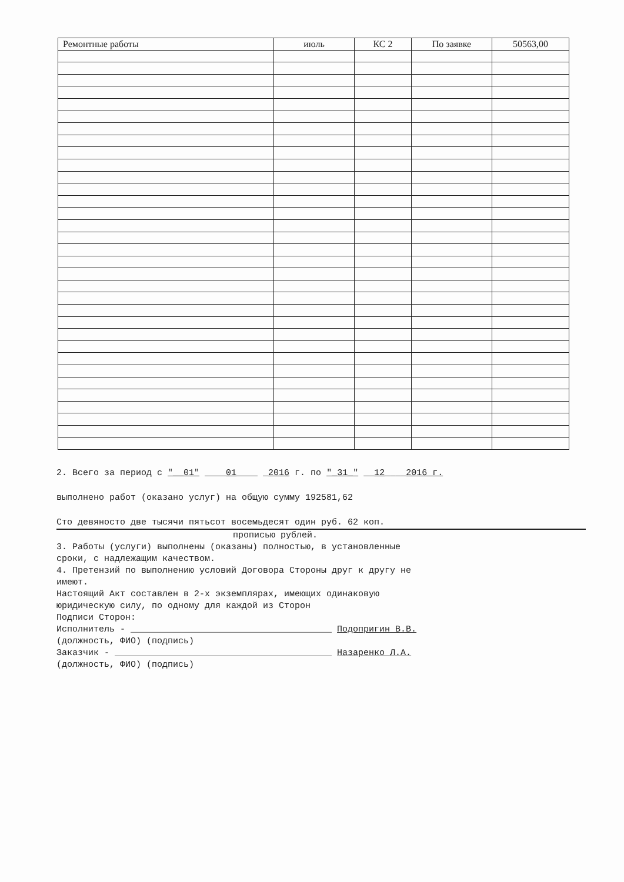| Ремонтные работы | июль | КС 2 | По заявке | 50563,00 |
2. Всего за период с "__01" ____01____ _2016 г. по "_31_" __12____2016 г.
выполнено работ (оказано услуг) на общую сумму 192581,62
Сто девяносто две тысячи пятьсот восемьдесят один руб. 62 коп.
прописью рублей.
3. Работы (услуги) выполнены (оказаны) полностью, в установленные
сроки, с надлежащим качеством.
4. Претензий по выполнению условий Договора Стороны друг к другу не
имеют.
Настоящий Акт составлен в 2-х экземплярах, имеющих одинаковую
юридическую силу, по одному для каждой из Сторон
Подписи Сторон:
Исполнитель - ______________________________________ Подопригин В.В.
(должность, ФИО) (подпись)
Заказчик - _________________________________________ Назаренко Л.А.
(должность, ФИО) (подпись)